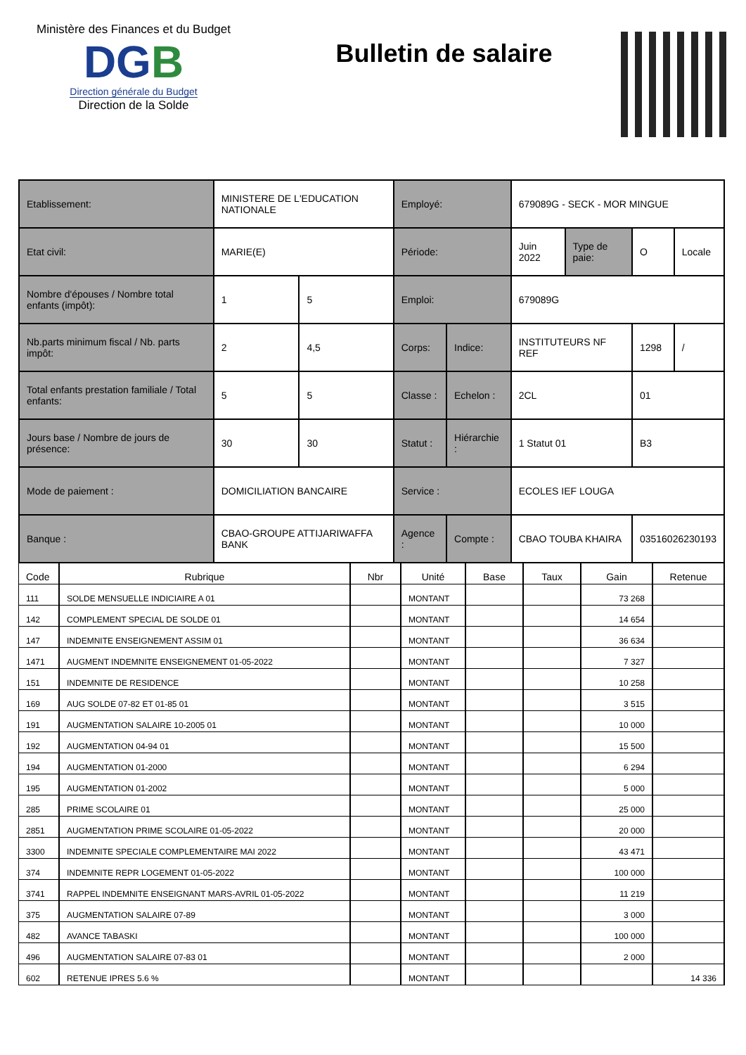Ministère des Finances et du Budget
DGB
Direction générale du Budget
Direction de la Solde
Bulletin de salaire
| Etablissement: | MINISTERE DE L'EDUCATION NATIONALE | | Employé: | | 679089G - SECK - MOR MINGUE | | | |
| Etat civil: | MARIE(E) | | Période: | | Juin 2022 | Type de paie: | O | Locale |
| Nombre d'épouses / Nombre total enfants (impôt): | 1 | 5 | Emploi: | | 679089G | | | |
| Nb.parts minimum fiscal / Nb. parts impôt: | 2 | 4,5 | Corps: | Indice: | INSTITUTEURS NF REF | | 1298 | / |
| Total enfants prestation familiale / Total enfants: | 5 | 5 | Classe : | Echelon : | 2CL | | 01 | |
| Jours base / Nombre de jours de présence: | 30 | 30 | Statut : | Hiérarchie : | 1 Statut 01 | | B3 | |
| Mode de paiement : | DOMICILIATION BANCAIRE | | Service : | | ECOLES IEF LOUGA | | | |
| Banque : | CBAO-GROUPE ATTIJARIWAFFA BANK | | Agence : | Compte : | CBAO TOUBA KHAIRA | | 03516026230193 | |
| Code | Rubrique | Nbr | Unité | Base | Taux | Gain | Retenue |
| --- | --- | --- | --- | --- | --- | --- | --- |
| 111 | SOLDE MENSUELLE INDICIAIRE A 01 | | MONTANT | | | 73 268 | |
| 142 | COMPLEMENT SPECIAL DE SOLDE 01 | | MONTANT | | | 14 654 | |
| 147 | INDEMNITE ENSEIGNEMENT ASSIM 01 | | MONTANT | | | 36 634 | |
| 1471 | AUGMENT INDEMNITE ENSEIGNEMENT 01-05-2022 | | MONTANT | | | 7 327 | |
| 151 | INDEMNITE DE RESIDENCE | | MONTANT | | | 10 258 | |
| 169 | AUG SOLDE 07-82 ET 01-85 01 | | MONTANT | | | 3 515 | |
| 191 | AUGMENTATION SALAIRE 10-2005 01 | | MONTANT | | | 10 000 | |
| 192 | AUGMENTATION 04-94 01 | | MONTANT | | | 15 500 | |
| 194 | AUGMENTATION 01-2000 | | MONTANT | | | 6 294 | |
| 195 | AUGMENTATION 01-2002 | | MONTANT | | | 5 000 | |
| 285 | PRIME SCOLAIRE 01 | | MONTANT | | | 25 000 | |
| 2851 | AUGMENTATION PRIME SCOLAIRE 01-05-2022 | | MONTANT | | | 20 000 | |
| 3300 | INDEMNITE SPECIALE COMPLEMENTAIRE MAI 2022 | | MONTANT | | | 43 471 | |
| 374 | INDEMNITE REPR LOGEMENT 01-05-2022 | | MONTANT | | | 100 000 | |
| 3741 | RAPPEL INDEMNITE ENSEIGNANT MARS-AVRIL 01-05-2022 | | MONTANT | | | 11 219 | |
| 375 | AUGMENTATION SALAIRE 07-89 | | MONTANT | | | 3 000 | |
| 482 | AVANCE TABASKI | | MONTANT | | | 100 000 | |
| 496 | AUGMENTATION SALAIRE 07-83 01 | | MONTANT | | | 2 000 | |
| 602 | RETENUE IPRES 5.6 % | | MONTANT | | | | 14 336 |